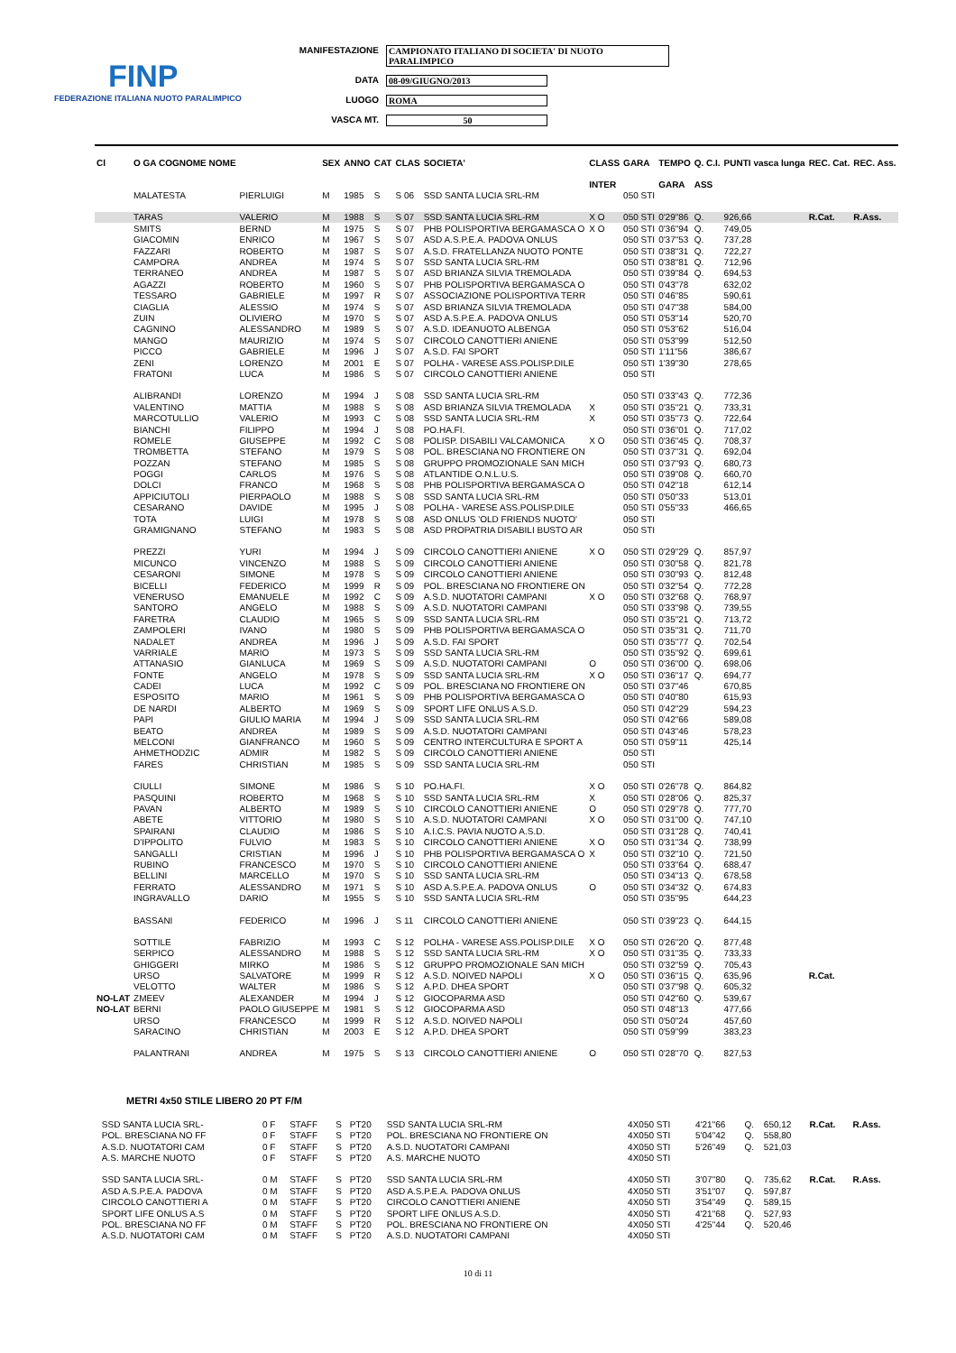FINP
FEDERAZIONE ITALIANA NUOTO PARALIMPICO
MANIFESTAZIONE CAMPIONATO ITALIANO DI SOCIETA' DI NUOTO PARALIMPICO
DATA 08-09/GIUGNO/2013
LUOGO ROMA
VASCA MT. 50
| Cl | O GA COGNOME NOME | | SEX | ANNO | CAT | CLAS | SOCIETA' | CLASS | GARA | TEMPO | Q. C.I. | PUNTI vasca lunga | REC. Cat. | REC. Ass. |
| --- | --- | --- | --- | --- | --- | --- | --- | --- | --- | --- | --- | --- | --- | --- |
| | | | | | | | | INTER | | GARA | ASS | | | |
| | MALATESTA | PIERLUIGI | M | 1985 | S | S 06 | SSD SANTA LUCIA SRL-RM | | 050 STI | | | | | |
| | TARAS | VALERIO | M | 1988 | S | S 07 | SSD SANTA LUCIA SRL-RM | X O | 050 STI | 0'29"86 | Q. | 926,66 | R.Cat. | R.Ass. |
| | SMITS | BERND | M | 1975 | S | S 07 | PHB POLISPORTIVA BERGAMASCA O | X O | 050 STI | 0'36"94 | Q. | 749,05 | | |
| | GIACOMIN | ENRICO | M | 1967 | S | S 07 | ASD A.S.P.E.A. PADOVA ONLUS | | 050 STI | 0'37"53 | Q. | 737,28 | | |
| | FAZZARI | ROBERTO | M | 1987 | S | S 07 | A.S.D. FRATELLANZA NUOTO PONTE | | 050 STI | 0'38"31 | Q. | 722,27 | | |
| | CAMPORA | ANDREA | M | 1974 | S | S 07 | SSD SANTA LUCIA SRL-RM | | 050 STI | 0'38"81 | Q. | 712,96 | | |
| | TERRANEO | ANDREA | M | 1987 | S | S 07 | ASD BRIANZA SILVIA TREMOLADA | | 050 STI | 0'39"84 | Q. | 694,53 | | |
| | AGAZZI | ROBERTO | M | 1960 | S | S 07 | PHB POLISPORTIVA BERGAMASCA O | | 050 STI | 0'43"78 | | 632,02 | | |
| | TESSARO | GABRIELE | M | 1997 | R | S 07 | ASSOCIAZIONE POLISPORTIVA TERR | | 050 STI | 0'46"85 | | 590,61 | | |
| | CIAGLIA | ALESSIO | M | 1974 | S | S 07 | ASD BRIANZA SILVIA TREMOLADA | | 050 STI | 0'47"38 | | 584,00 | | |
| | ZUIN | OLIVIERO | M | 1970 | S | S 07 | ASD A.S.P.E.A. PADOVA ONLUS | | 050 STI | 0'53"14 | | 520,70 | | |
| | CAGNINO | ALESSANDRO | M | 1989 | S | S 07 | A.S.D. IDEANUOTO ALBENGA | | 050 STI | 0'53"62 | | 516,04 | | |
| | MANGO | MAURIZIO | M | 1974 | S | S 07 | CIRCOLO CANOTTIERI ANIENE | | 050 STI | 0'53"99 | | 512,50 | | |
| | PICCO | GABRIELE | M | 1996 | J | S 07 | A.S.D. FAI SPORT | | 050 STI | 1'11"56 | | 386,67 | | |
| | ZENI | LORENZO | M | 2001 | E | S 07 | POLHA - VARESE ASS.POLISP.DILE | | 050 STI | 1'39"30 | | 278,65 | | |
| | FRATONI | LUCA | M | 1986 | S | S 07 | CIRCOLO CANOTTIERI ANIENE | | 050 STI | | | | | |
| | ALIBRANDI | LORENZO | M | 1994 | J | S 08 | SSD SANTA LUCIA SRL-RM | | 050 STI | 0'33"43 | Q. | 772,36 | | |
| | VALENTINO | MATTIA | M | 1988 | S | S 08 | ASD BRIANZA SILVIA TREMOLADA | X | 050 STI | 0'35"21 | Q. | 733,31 | | |
| | MARCOTULLIO | VALERIO | M | 1993 | C | S 08 | SSD SANTA LUCIA SRL-RM | X | 050 STI | 0'35"73 | Q. | 722,64 | | |
| | BIANCHI | FILIPPO | M | 1994 | J | S 08 | PO.HA.FI. | | 050 STI | 0'36"01 | Q. | 717,02 | | |
| | ROMELE | GIUSEPPE | M | 1992 | C | S 08 | POLISP. DISABILI VALCAMONICA | X O | 050 STI | 0'36"45 | Q. | 708,37 | | |
| | TROMBETTA | STEFANO | M | 1979 | S | S 08 | POL. BRESCIANA NO FRONTIERE ON | | 050 STI | 0'37"31 | Q. | 692,04 | | |
| | POZZAN | STEFANO | M | 1985 | S | S 08 | GRUPPO PROMOZIONALE SAN MICH | | 050 STI | 0'37"93 | Q. | 680,73 | | |
| | POGGI | CARLOS | M | 1976 | S | S 08 | ATLANTIDE O.N.L.U.S. | | 050 STI | 0'39"08 | Q. | 660,70 | | |
| | DOLCI | FRANCO | M | 1968 | S | S 08 | PHB POLISPORTIVA BERGAMASCA O | | 050 STI | 0'42"18 | | 612,14 | | |
| | APPICIUTOLI | PIERPAOLO | M | 1988 | S | S 08 | SSD SANTA LUCIA SRL-RM | | 050 STI | 0'50"33 | | 513,01 | | |
| | CESARANO | DAVIDE | M | 1995 | J | S 08 | POLHA - VARESE ASS.POLISP.DILE | | 050 STI | 0'55"33 | | 466,65 | | |
| | TOTA | LUIGI | M | 1978 | S | S 08 | ASD ONLUS 'OLD FRIENDS NUOTO' | | 050 STI | | | | | |
| | GRAMIGNANO | STEFANO | M | 1983 | S | S 08 | ASD PROPATRIA DISABILI BUSTO AR | | 050 STI | | | | | |
| | PREZZI | YURI | M | 1994 | J | S 09 | CIRCOLO CANOTTIERI ANIENE | X O | 050 STI | 0'29"29 | Q. | 857,97 | | |
| | MICUNCO | VINCENZO | M | 1988 | S | S 09 | CIRCOLO CANOTTIERI ANIENE | | 050 STI | 0'30"58 | Q. | 821,78 | | |
| | CESARONI | SIMONE | M | 1978 | S | S 09 | CIRCOLO CANOTTIERI ANIENE | | 050 STI | 0'30"93 | Q. | 812,48 | | |
| | BICELLI | FEDERICO | M | 1999 | R | S 09 | POL. BRESCIANA NO FRONTIERE ON | | 050 STI | 0'32"54 | Q. | 772,28 | | |
| | VENERUSO | EMANUELE | M | 1992 | C | S 09 | A.S.D. NUOTATORI CAMPANI | X O | 050 STI | 0'32"68 | Q. | 768,97 | | |
| | SANTORO | ANGELO | M | 1988 | S | S 09 | A.S.D. NUOTATORI CAMPANI | | 050 STI | 0'33"98 | Q. | 739,55 | | |
| | FARETRA | CLAUDIO | M | 1965 | S | S 09 | SSD SANTA LUCIA SRL-RM | | 050 STI | 0'35"21 | Q. | 713,72 | | |
| | ZAMPOLERI | IVANO | M | 1980 | S | S 09 | PHB POLISPORTIVA BERGAMASCA O | | 050 STI | 0'35"31 | Q. | 711,70 | | |
| | NADALET | ANDREA | M | 1996 | J | S 09 | A.S.D. FAI SPORT | | 050 STI | 0'35"77 | Q. | 702,54 | | |
| | VARRIALE | MARIO | M | 1973 | S | S 09 | SSD SANTA LUCIA SRL-RM | | 050 STI | 0'35"92 | Q. | 699,61 | | |
| | ATTANASIO | GIANLUCA | M | 1969 | S | S 09 | A.S.D. NUOTATORI CAMPANI | O | 050 STI | 0'36"00 | Q. | 698,06 | | |
| | FONTE | ANGELO | M | 1978 | S | S 09 | SSD SANTA LUCIA SRL-RM | X O | 050 STI | 0'36"17 | Q. | 694,77 | | |
| | CADEI | LUCA | M | 1992 | C | S 09 | POL. BRESCIANA NO FRONTIERE ON | | 050 STI | 0'37"46 | | 670,85 | | |
| | ESPOSITO | MARIO | M | 1961 | S | S 09 | PHB POLISPORTIVA BERGAMASCA O | | 050 STI | 0'40"80 | | 615,93 | | |
| | DE NARDI | ALBERTO | M | 1969 | S | S 09 | SPORT LIFE ONLUS A.S.D. | | 050 STI | 0'42"29 | | 594,23 | | |
| | PAPI | GIULIO MARIA | M | 1994 | J | S 09 | SSD SANTA LUCIA SRL-RM | | 050 STI | 0'42"66 | | 589,08 | | |
| | BEATO | ANDREA | M | 1989 | S | S 09 | A.S.D. NUOTATORI CAMPANI | | 050 STI | 0'43"46 | | 578,23 | | |
| | MELCONI | GIANFRANCO | M | 1960 | S | S 09 | CENTRO INTERCULTURA E SPORT A | | 050 STI | 0'59"11 | | 425,14 | | |
| | AHMETHODZIC | ADMIR | M | 1982 | S | S 09 | CIRCOLO CANOTTIERI ANIENE | | 050 STI | | | | | |
| | FARES | CHRISTIAN | M | 1985 | S | S 09 | SSD SANTA LUCIA SRL-RM | | 050 STI | | | | | |
| | CIULLI | SIMONE | M | 1986 | S | S 10 | PO.HA.FI. | X O | 050 STI | 0'26"78 | Q. | 864,82 | | |
| | PASQUINI | ROBERTO | M | 1968 | S | S 10 | SSD SANTA LUCIA SRL-RM | X | 050 STI | 0'28"06 | Q. | 825,37 | | |
| | PAVAN | ALBERTO | M | 1989 | S | S 10 | CIRCOLO CANOTTIERI ANIENE | O | 050 STI | 0'29"78 | Q. | 777,70 | | |
| | ABETE | VITTORIO | M | 1980 | S | S 10 | A.S.D. NUOTATORI CAMPANI | X O | 050 STI | 0'31"00 | Q. | 747,10 | | |
| | SPAIRANI | CLAUDIO | M | 1986 | S | S 10 | A.I.C.S. PAVIA NUOTO A.S.D. | | 050 STI | 0'31"28 | Q. | 740,41 | | |
| | D'IPPOLITO | FULVIO | M | 1983 | S | S 10 | CIRCOLO CANOTTIERI ANIENE | X O | 050 STI | 0'31"34 | Q. | 738,99 | | |
| | SANGALLI | CRISTIAN | M | 1996 | J | S 10 | PHB POLISPORTIVA BERGAMASCA O | X | 050 STI | 0'32"10 | Q. | 721,50 | | |
| | RUBINO | FRANCESCO | M | 1970 | S | S 10 | CIRCOLO CANOTTIERI ANIENE | | 050 STI | 0'33"64 | Q. | 688,47 | | |
| | BELLINI | MARCELLO | M | 1970 | S | S 10 | SSD SANTA LUCIA SRL-RM | | 050 STI | 0'34"13 | Q. | 678,58 | | |
| | FERRATO | ALESSANDRO | M | 1971 | S | S 10 | ASD A.S.P.E.A. PADOVA ONLUS | O | 050 STI | 0'34"32 | Q. | 674,83 | | |
| | INGRAVALLO | DARIO | M | 1955 | S | S 10 | SSD SANTA LUCIA SRL-RM | | 050 STI | 0'35"95 | | 644,23 | | |
| | BASSANI | FEDERICO | M | 1996 | J | S 11 | CIRCOLO CANOTTIERI ANIENE | | 050 STI | 0'39"23 | Q. | 644,15 | | |
| | SOTTILE | FABRIZIO | M | 1993 | C | S 12 | POLHA - VARESE ASS.POLISP.DILE | X O | 050 STI | 0'26"20 | Q. | 877,48 | | |
| | SERPICO | ALESSANDRO | M | 1988 | S | S 12 | SSD SANTA LUCIA SRL-RM | X O | 050 STI | 0'31"35 | Q. | 733,33 | | |
| | GHIGGERI | MIRKO | M | 1986 | S | S 12 | GRUPPO PROMOZIONALE SAN MICH | | 050 STI | 0'32"59 | Q. | 705,43 | | |
| | URSO | SALVATORE | M | 1999 | R | S 12 | A.S.D. NOIVED NAPOLI | X O | 050 STI | 0'36"15 | Q. | 635,96 | R.Cat. | |
| | VELOTTO | WALTER | M | 1986 | S | S 12 | A.P.D. DHEA SPORT | | 050 STI | 0'37"98 | Q. | 605,32 | | |
| NO-LAT | ZMEEV | ALEXANDER | M | 1994 | J | S 12 | GIOCOPARMA ASD | | 050 STI | 0'42"60 | Q. | 539,67 | | |
| NO-LAT | BERNI | PAOLO GIUSEPPE | M | 1981 | S | S 12 | GIOCOPARMA ASD | | 050 STI | 0'48"13 | | 477,66 | | |
| | URSO | FRANCESCO | M | 1999 | R | S 12 | A.S.D. NOIVED NAPOLI | | 050 STI | 0'50"24 | | 457,60 | | |
| | SARACINO | CHRISTIAN | M | 2003 | E | S 12 | A.P.D. DHEA SPORT | | 050 STI | 0'59"99 | | 383,23 | | |
| | PALANTRANI | ANDREA | M | 1975 | S | S 13 | CIRCOLO CANOTTIERI ANIENE | O | 050 STI | 0'28"70 | Q. | 827,53 | | |
METRI 4x50 STILE LIBERO 20 PT F/M
| | SSD SANTA LUCIA SRL- | 0 F | STAFF | S | PT20 | SSD SANTA LUCIA SRL-RM | 4X050 STI | 4'21"66 | Q. | 650,12 | R.Cat. | R.Ass. |
| | POL. BRESCIANA NO FF | 0 F | STAFF | S | PT20 | POL. BRESCIANA NO FRONTIERE ON | 4X050 STI | 5'04"42 | Q. | 558,80 | | |
| | A.S.D. NUOTATORI CAM | 0 F | STAFF | S | PT20 | A.S.D. NUOTATORI CAMPANI | 4X050 STI | 5'26"49 | Q. | 521,03 | | |
| | A.S. MARCHE NUOTO | 0 F | STAFF | S | PT20 | A.S. MARCHE NUOTO | 4X050 STI | | | | | |
| | SSD SANTA LUCIA SRL- | 0 M | STAFF | S | PT20 | SSD SANTA LUCIA SRL-RM | 4X050 STI | 3'07"80 | Q. | 735,62 | R.Cat. | R.Ass. |
| | ASD A.S.P.E.A. PADOVA | 0 M | STAFF | S | PT20 | ASD A.S.P.E.A. PADOVA ONLUS | 4X050 STI | 3'51"07 | Q. | 597,87 | | |
| | CIRCOLO CANOTTIERI A | 0 M | STAFF | S | PT20 | CIRCOLO CANOTTIERI ANIENE | 4X050 STI | 3'54"49 | Q. | 589,15 | | |
| | SPORT LIFE ONLUS A.S | 0 M | STAFF | S | PT20 | SPORT LIFE ONLUS A.S.D. | 4X050 STI | 4'21"68 | Q. | 527,93 | | |
| | POL. BRESCIANA NO FF | 0 M | STAFF | S | PT20 | POL. BRESCIANA NO FRONTIERE ON | 4X050 STI | 4'25"44 | Q. | 520,46 | | |
| | A.S.D. NUOTATORI CAM | 0 M | STAFF | S | PT20 | A.S.D. NUOTATORI CAMPANI | 4X050 STI | | | | | |
10 di 11